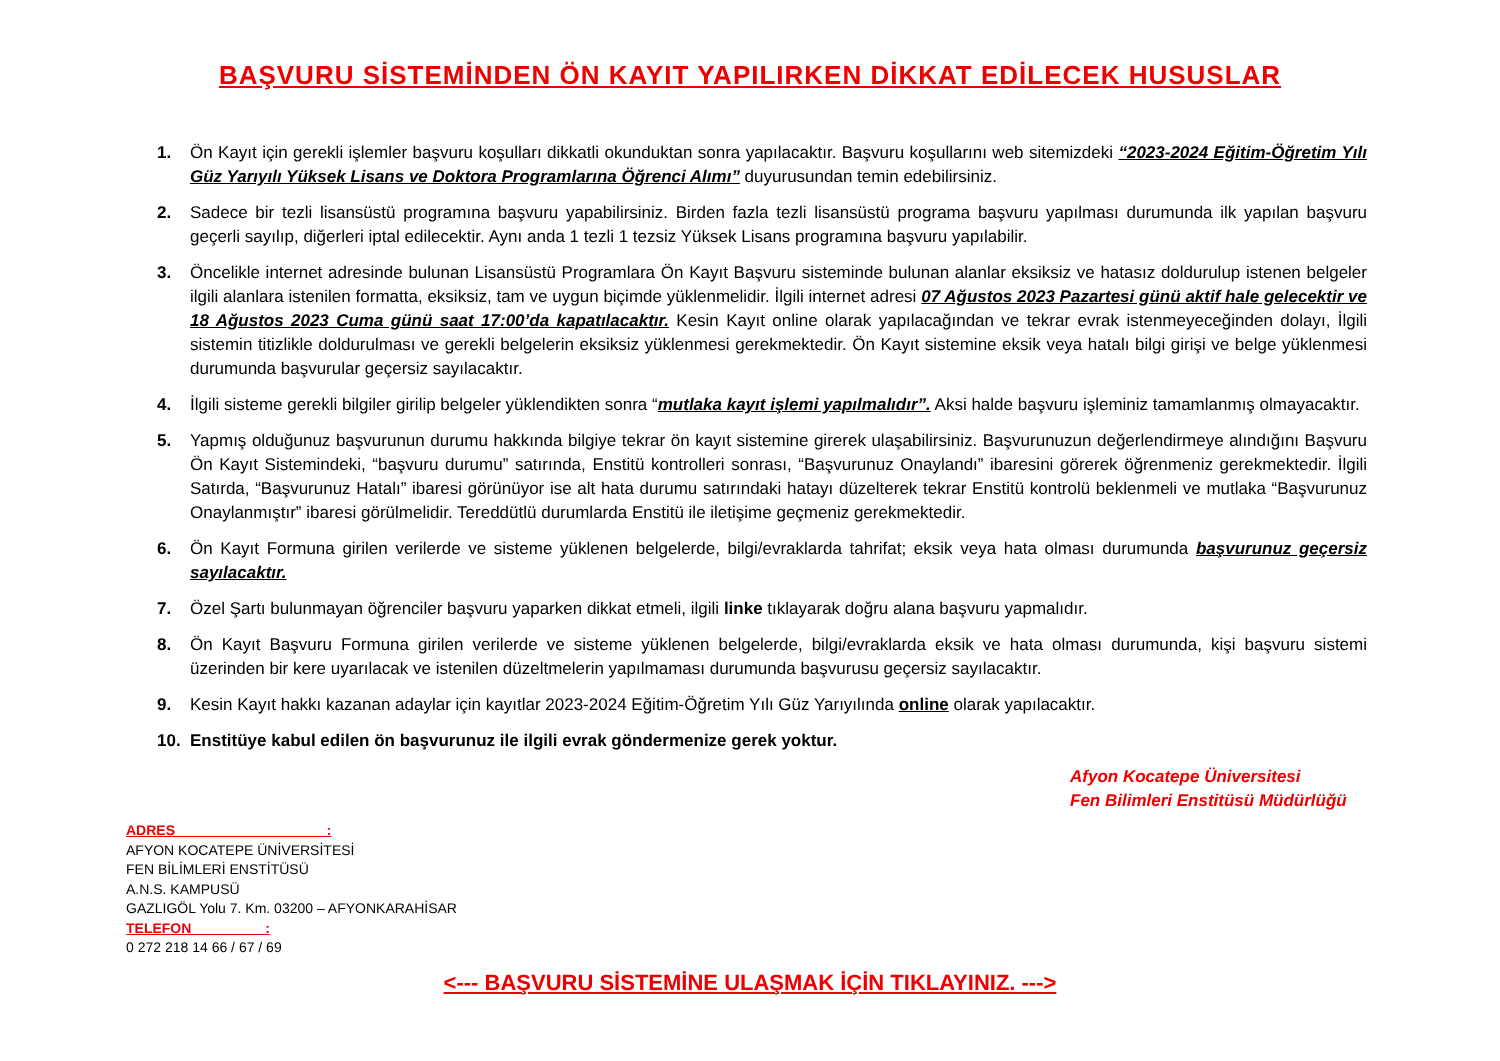BAŞVURU SİSTEMİNDEN ÖN KAYIT YAPILIRKEN DİKKAT EDİLECEK HUSUSLAR
1. Ön Kayıt için gerekli işlemler başvuru koşulları dikkatli okunduktan sonra yapılacaktır. Başvuru koşullarını web sitemizdeki “2023-2024 Eğitim-Öğretim Yılı Güz Yarıyılı Yüksek Lisans ve Doktora Programlarına Öğrenci Alımı” duyurusundan temin edebilirsiniz.
2. Sadece bir tezli lisansüstü programına başvuru yapabilirsiniz. Birden fazla tezli lisansüstü programa başvuru yapılması durumunda ilk yapılan başvuru geçerli sayılıp, diğerleri iptal edilecektir. Aynı anda 1 tezli 1 tezsiz Yüksek Lisans programına başvuru yapılabilir.
3. Öncelikle internet adresinde bulunan Lisansüstü Programlara Ön Kayıt Başvuru sisteminde bulunan alanlar eksiksiz ve hatasız doldurulup istenen belgeler ilgili alanlara istenilen formatta, eksiksiz, tam ve uygun biçimde yüklenmelidir. İlgili internet adresi 07 Ağustos 2023 Pazartesi günü aktif hale gelecektir ve 18 Ağustos 2023 Cuma günü saat 17:00’da kapatılacaktır. Kesin Kayıt online olarak yapılacağından ve tekrar evrak istenmeyeceğinden dolayı, İlgili sistemin titizlikle doldurulması ve gerekli belgelerin eksiksiz yüklenmesi gerekmektedir. Ön Kayıt sistemine eksik veya hatalı bilgi girişi ve belge yüklenmesi durumunda başvurular geçersiz sayılacaktır.
4. İlgili sisteme gerekli bilgiler girilip belgeler yüklendikten sonra “mutlaka kayıt işlemi yapılmalıdır”. Aksi halde başvuru işleminiz tamamlanmış olmayacaktır.
5. Yapmış olduğunuz başvurunun durumu hakkında bilgiye tekrar ön kayıt sistemine girerek ulaşabilirsiniz. Başvurunuzun değerlendirmeye alındığını Başvuru Ön Kayıt Sistemindeki, “başvuru durumu” satırında, Enstitü kontrolleri sonrası, “Başvurunuz Onaylandı” ibaresini görerek öğrenmeniz gerekmektedir. İlgili Satırda, “Başvurunuz Hatalı” ibaresi görünüyor ise alt hata durumu satırındaki hatayı düzelterek tekrar Enstitü kontrolü beklenmeli ve mutlaka “Başvurunuz Onaylanmıştır” ibaresi görülmelidir. Tereddütlü durumlarda Enstitü ile iletişime geçmeniz gerekmektedir.
6. Ön Kayıt Formuna girilen verilerde ve sisteme yüklenen belgelerde, bilgi/evraklarda tahrifat; eksik veya hata olması durumunda başvurunuz geçersiz sayılacaktır.
7. Özel Şartı bulunmayan öğrenciler başvuru yaparken dikkat etmeli, ilgili linke tıklayarak doğru alana başvuru yapmalıdır.
8. Ön Kayıt Başvuru Formuna girilen verilerde ve sisteme yüklenen belgelerde, bilgi/evraklarda eksik ve hata olması durumunda, kişi başvuru sistemi üzerinden bir kere uyarılacak ve istenilen düzeltmelerin yapılmaması durumunda başvurusu geçersiz sayılacaktır.
9. Kesin Kayıt hakkı kazanan adaylar için kayıtlar 2023-2024 Eğitim-Öğretim Yılı Güz Yarıyılında online olarak yapılacaktır.
10. Enstitüye kabul edilen ön başvurunuz ile ilgili evrak göndermenize gerek yoktur.
Afyon Kocatepe Üniversitesi
Fen Bilimleri Enstitüsü Müdürlüğü
ADRES :
AFYON KOCATEPE ÜNİVERSİTESİ
FEN BİLİMLERİ ENSTİTÜSÜ
A.N.S. KAMPUSÜ
GAZLIGÖL Yolu 7. Km. 03200 – AFYONKARAHİSAR
TELEFON :
0 272 218 14 66 / 67 / 69
<--- BAŞVURU SİSTEMİNE ULAŞMAK İÇİN TIKLAYINIZ. --->